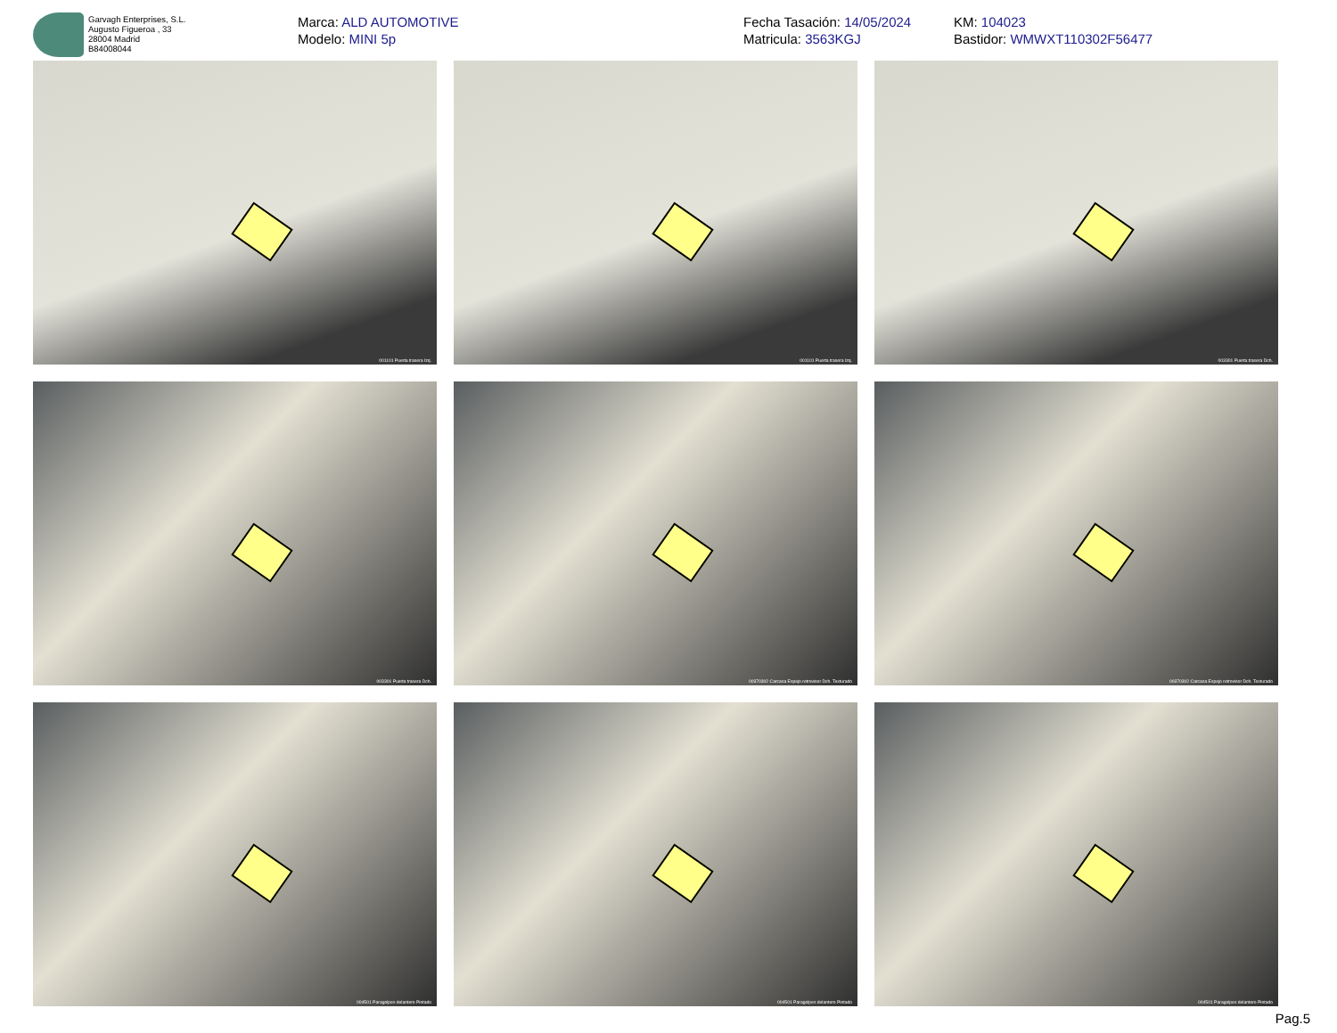Garvagh Enterprises, S.L.
Augusto Figueroa , 33
28004 Madrid
B84008044
Marca: ALD AUTOMOTIVE
Modelo: MINI 5p
Fecha Tasación: 14/05/2024
Matricula: 3563KGJ
KM: 104023
Bastidor: WMWXT110302F56477
001101 Puerta trasera Izq.
001101 Puerta trasera Izq.
003301 Puerta trasera Dch.
003301 Puerta trasera Dch.
00370302 Carcasa Espejo retrovisor Dch. Texturado
00370302 Carcasa Espejo retrovisor Dch. Texturado
004501 Paragolpes delantero Pintado
004501 Paragolpes delantero Pintado
004501 Paragolpes delantero Pintado
Pag.5